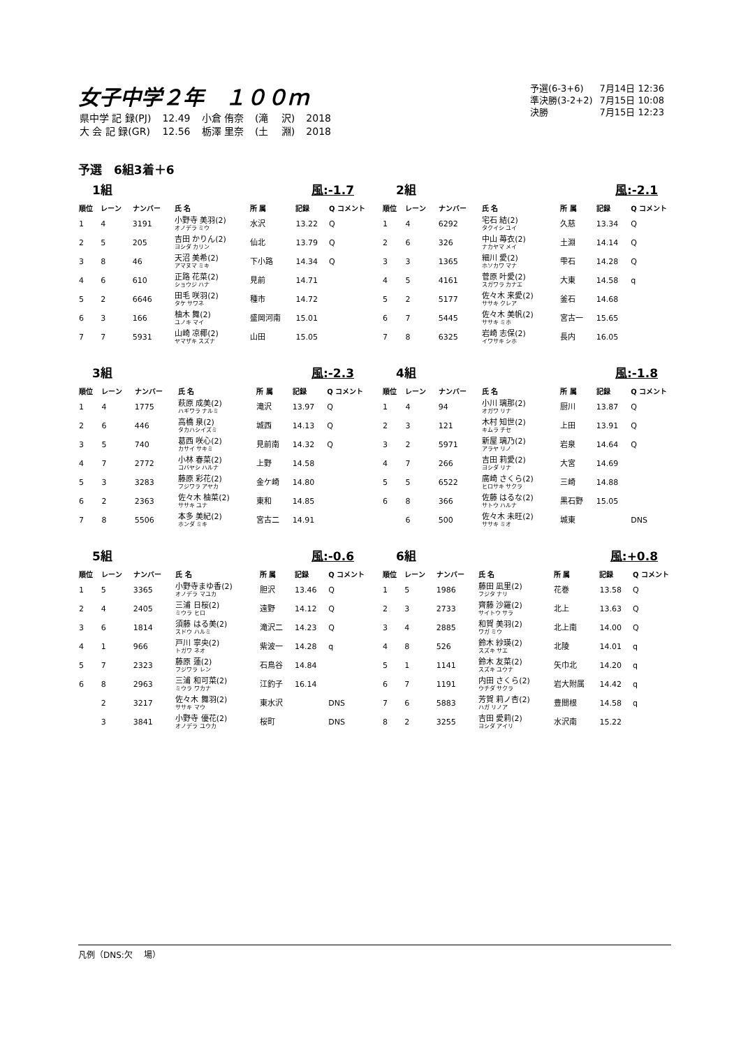女子中学２年　１００ｍ
| 県中学 記 録(PJ) | 12.49 | 小倉 侑奈 | (滝 沢) | 2018 |
| 大 会 記 録(GR) | 12.56 | 栃澤 里奈 | (土 淵) | 2018 |
| 予選(6-3+6) | 7月14日 12:36 |
| 準決勝(3-2+2) | 7月15日 10:08 |
| 決勝 | 7月15日 12:23 |
予選　6組3着＋6
1組 風:-1.7
| 順位 | レーン | ナンバー | 氏 名 | 所 属 | 記録 | Q コメント |
| --- | --- | --- | --- | --- | --- | --- |
| 1 | 4 | 3191 | 小野寺 美羽(2) オノデラ ミウ | 水沢 | 13.22 | Q |
| 2 | 5 | 205 | 吉田 かりん(2) ヨシダ カリン | 仙北 | 13.79 | Q |
| 3 | 8 | 46 | 天沼 美希(2) アマヌマ ミキ | 下小路 | 14.34 | Q |
| 4 | 6 | 610 | 正路 花菜(2) ショウジ ハナ | 見前 | 14.71 | |
| 5 | 2 | 6646 | 田毛 咲羽(2) タケ サワネ | 種市 | 14.72 | |
| 6 | 3 | 166 | 柚木 舞(2) ユノキ マイ | 盛岡河南 | 15.01 | |
| 7 | 7 | 5931 | 山崎 凉椰(2) ヤマザキ スズナ | 山田 | 15.05 | |
2組 風:-2.1
| 順位 | レーン | ナンバー | 氏 名 | 所 属 | 記録 | Q コメント |
| --- | --- | --- | --- | --- | --- | --- |
| 1 | 4 | 6292 | 宅石 結(2) タクイシ ユイ | 久慈 | 13.34 | Q |
| 2 | 6 | 326 | 中山 苺衣(2) ナカヤマ メイ | 土淵 | 14.14 | Q |
| 3 | 3 | 1365 | 細川 愛(2) ホソカワ マナ | 雫石 | 14.28 | Q |
| 4 | 5 | 4161 | 菅原 叶愛(2) スガワラ カナエ | 大東 | 14.58 | q |
| 5 | 2 | 5177 | 佐々木 来愛(2) ササキ クレア | 釜石 | 14.68 | |
| 6 | 7 | 5445 | 佐々木 美帆(2) ササキ ミホ | 宮古一 | 15.65 | |
| 7 | 8 | 6325 | 岩崎 志保(2) イワサキ シホ | 長内 | 16.05 | |
3組 風:-2.3
| 順位 | レーン | ナンバー | 氏 名 | 所 属 | 記録 | Q コメント |
| --- | --- | --- | --- | --- | --- | --- |
| 1 | 4 | 1775 | 萩原 成美(2) ハギワラ ナルミ | 滝沢 | 13.97 | Q |
| 2 | 6 | 446 | 高橋 泉(2) タカハシイズミ | 城西 | 14.13 | Q |
| 3 | 5 | 740 | 葛西 咲心(2) カサイ サキミ | 見前南 | 14.32 | Q |
| 4 | 7 | 2772 | 小林 春菜(2) コバヤシ ハルナ | 上野 | 14.58 | |
| 5 | 3 | 3283 | 藤原 彩花(2) フジワラ アヤカ | 金ケ崎 | 14.80 | |
| 6 | 2 | 2363 | 佐々木 柚菜(2) ササキ ユナ | 東和 | 14.85 | |
| 7 | 8 | 5506 | 本多 美紀(2) ホンダ ミキ | 宮古二 | 14.91 | |
4組 風:-1.8
| 順位 | レーン | ナンバー | 氏 名 | 所 属 | 記録 | Q コメント |
| --- | --- | --- | --- | --- | --- | --- |
| 1 | 4 | 94 | 小川 璃那(2) オガワ リナ | 厨川 | 13.87 | Q |
| 2 | 3 | 121 | 木村 知世(2) キムラ チセ | 上田 | 13.91 | Q |
| 3 | 2 | 5971 | 新屋 璃乃(2) アラヤ リノ | 岩泉 | 14.64 | Q |
| 4 | 7 | 266 | 吉田 莉愛(2) ヨシダ リナ | 大宮 | 14.69 | |
| 5 | 5 | 6522 | 廣崎 さくら(2) ヒロサキ サクラ | 三崎 | 14.88 | |
| 6 | 8 | 366 | 佐藤 はるな(2) サトウ ハルナ | 黒石野 | 15.05 | |
| | 6 | 500 | 佐々木 未旺(2) ササキ ミオ | 城東 | | DNS |
5組 風:-0.6
| 順位 | レーン | ナンバー | 氏 名 | 所 属 | 記録 | Q コメント |
| --- | --- | --- | --- | --- | --- | --- |
| 1 | 5 | 3365 | 小野寺まゆ香(2) オノデラ マユカ | 胆沢 | 13.46 | Q |
| 2 | 4 | 2405 | 三浦 日桜(2) ミウラ ヒロ | 遠野 | 14.12 | Q |
| 3 | 6 | 1814 | 須藤 はる美(2) スドウ ハルミ | 滝沢二 | 14.23 | Q |
| 4 | 1 | 966 | 戸川 寧央(2) トガワ ネオ | 紫波一 | 14.28 | q |
| 5 | 7 | 2323 | 藤原 蓮(2) フジワラ レン | 石鳥谷 | 14.84 | |
| 6 | 8 | 2963 | 三浦 和可菜(2) ミウラ ワカナ | 江釣子 | 16.14 | |
| | 2 | 3217 | 佐々木 舞羽(2) ササキ マウ | 東水沢 | | DNS |
| | 3 | 3841 | 小野寺 優花(2) オノデラ ユウカ | 桜町 | | DNS |
6組 風:+0.8
| 順位 | レーン | ナンバー | 氏 名 | 所 属 | 記録 | Q コメント |
| --- | --- | --- | --- | --- | --- | --- |
| 1 | 5 | 1986 | 藤田 凪里(2) フジタ ナリ | 花巻 | 13.58 | Q |
| 2 | 3 | 2733 | 齊藤 沙羅(2) サイトウ サラ | 北上 | 13.63 | Q |
| 3 | 4 | 2885 | 和賀 美羽(2) ワガ ミウ | 北上南 | 14.00 | Q |
| 4 | 8 | 526 | 鈴木 紗瑛(2) スズキ サエ | 北陵 | 14.01 | q |
| 5 | 1 | 1141 | 鈴木 友菜(2) スズキ ユウナ | 矢巾北 | 14.20 | q |
| 6 | 7 | 1191 | 内田 さくら(2) ウチダ サクラ | 岩大附属 | 14.42 | q |
| 7 | 6 | 5883 | 芳賀 莉ノ杏(2) ハガ リノア | 豊間根 | 14.58 | q |
| 8 | 2 | 3255 | 吉田 愛莉(2) ヨシダ アイリ | 水沢南 | 15.22 | |
凡例（DNS:欠　 場）